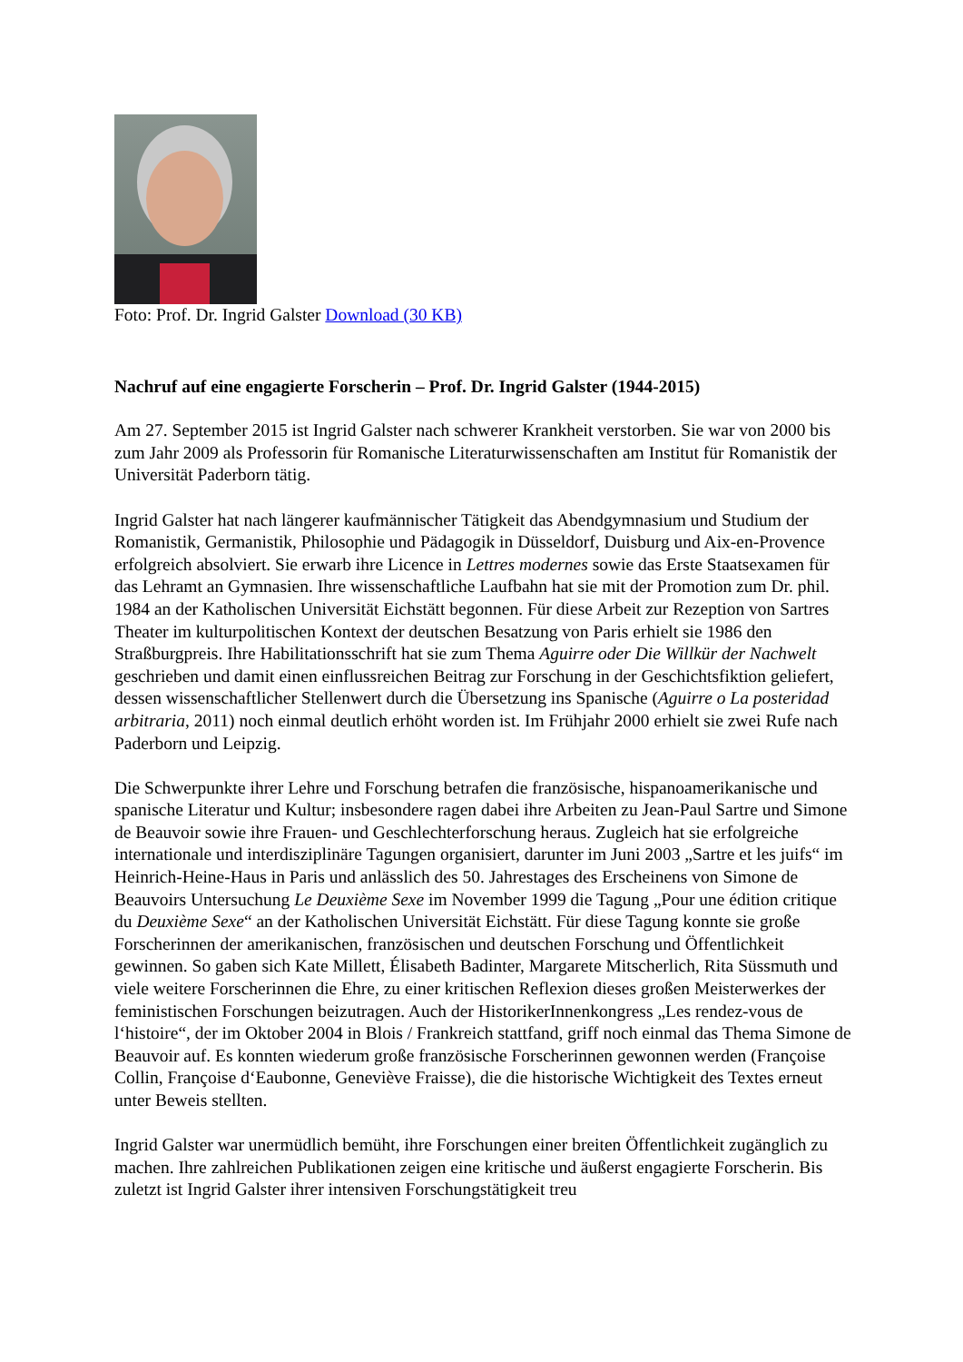Foto: Prof. Dr. Ingrid Galster Download (30 KB)
Nachruf auf eine engagierte Forscherin – Prof. Dr. Ingrid Galster (1944-2015)
Am 27. September 2015 ist Ingrid Galster nach schwerer Krankheit verstorben. Sie war von 2000 bis zum Jahr 2009 als Professorin für Romanische Literaturwissenschaften am Institut für Romanistik der Universität Paderborn tätig.
Ingrid Galster hat nach längerer kaufmännischer Tätigkeit das Abendgymnasium und Studium der Romanistik, Germanistik, Philosophie und Pädagogik in Düsseldorf, Duisburg und Aix-en-Provence erfolgreich absolviert. Sie erwarb ihre Licence in Lettres modernes sowie das Erste Staatsexamen für das Lehramt an Gymnasien. Ihre wissenschaftliche Laufbahn hat sie mit der Promotion zum Dr. phil. 1984 an der Katholischen Universität Eichstätt begonnen. Für diese Arbeit zur Rezeption von Sartres Theater im kulturpolitischen Kontext der deutschen Besatzung von Paris erhielt sie 1986 den Straßburgpreis. Ihre Habilitationsschrift hat sie zum Thema Aguirre oder Die Willkür der Nachwelt geschrieben und damit einen einflussreichen Beitrag zur Forschung in der Geschichtsfiktion geliefert, dessen wissenschaftlicher Stellenwert durch die Übersetzung ins Spanische (Aguirre o La posteridad arbitraria, 2011) noch einmal deutlich erhöht worden ist. Im Frühjahr 2000 erhielt sie zwei Rufe nach Paderborn und Leipzig.
Die Schwerpunkte ihrer Lehre und Forschung betrafen die französische, hispanoamerikanische und spanische Literatur und Kultur; insbesondere ragen dabei ihre Arbeiten zu Jean-Paul Sartre und Simone de Beauvoir sowie ihre Frauen- und Geschlechterforschung heraus. Zugleich hat sie erfolgreiche internationale und interdisziplinäre Tagungen organisiert, darunter im Juni 2003 „Sartre et les juifs“ im Heinrich-Heine-Haus in Paris und anlässlich des 50. Jahrestages des Erscheinens von Simone de Beauvoirs Untersuchung Le Deuxième Sexe im November 1999 die Tagung „Pour une édition critique du Deuxième Sexe“ an der Katholischen Universität Eichstätt. Für diese Tagung konnte sie große Forscherinnen der amerikanischen, französischen und deutschen Forschung und Öffentlichkeit gewinnen. So gaben sich Kate Millett, Élisabeth Badinter, Margarete Mitscherlich, Rita Süssmuth und viele weitere Forscherinnen die Ehre, zu einer kritischen Reflexion dieses großen Meisterwerkes der feministischen Forschungen beizutragen. Auch der HistorikerInnenkongress „Les rendez-vous de l‘histoire“, der im Oktober 2004 in Blois / Frankreich stattfand, griff noch einmal das Thema Simone de Beauvoir auf. Es konnten wiederum große französische Forscherinnen gewonnen werden (Françoise Collin, Françoise d‘Eaubonne, Geneviève Fraisse), die die historische Wichtigkeit des Textes erneut unter Beweis stellten.
Ingrid Galster war unermüdlich bemüht, ihre Forschungen einer breiten Öffentlichkeit zugänglich zu machen. Ihre zahlreichen Publikationen zeigen eine kritische und äußerst engagierte Forscherin. Bis zuletzt ist Ingrid Galster ihrer intensiven Forschungstätigkeit treu